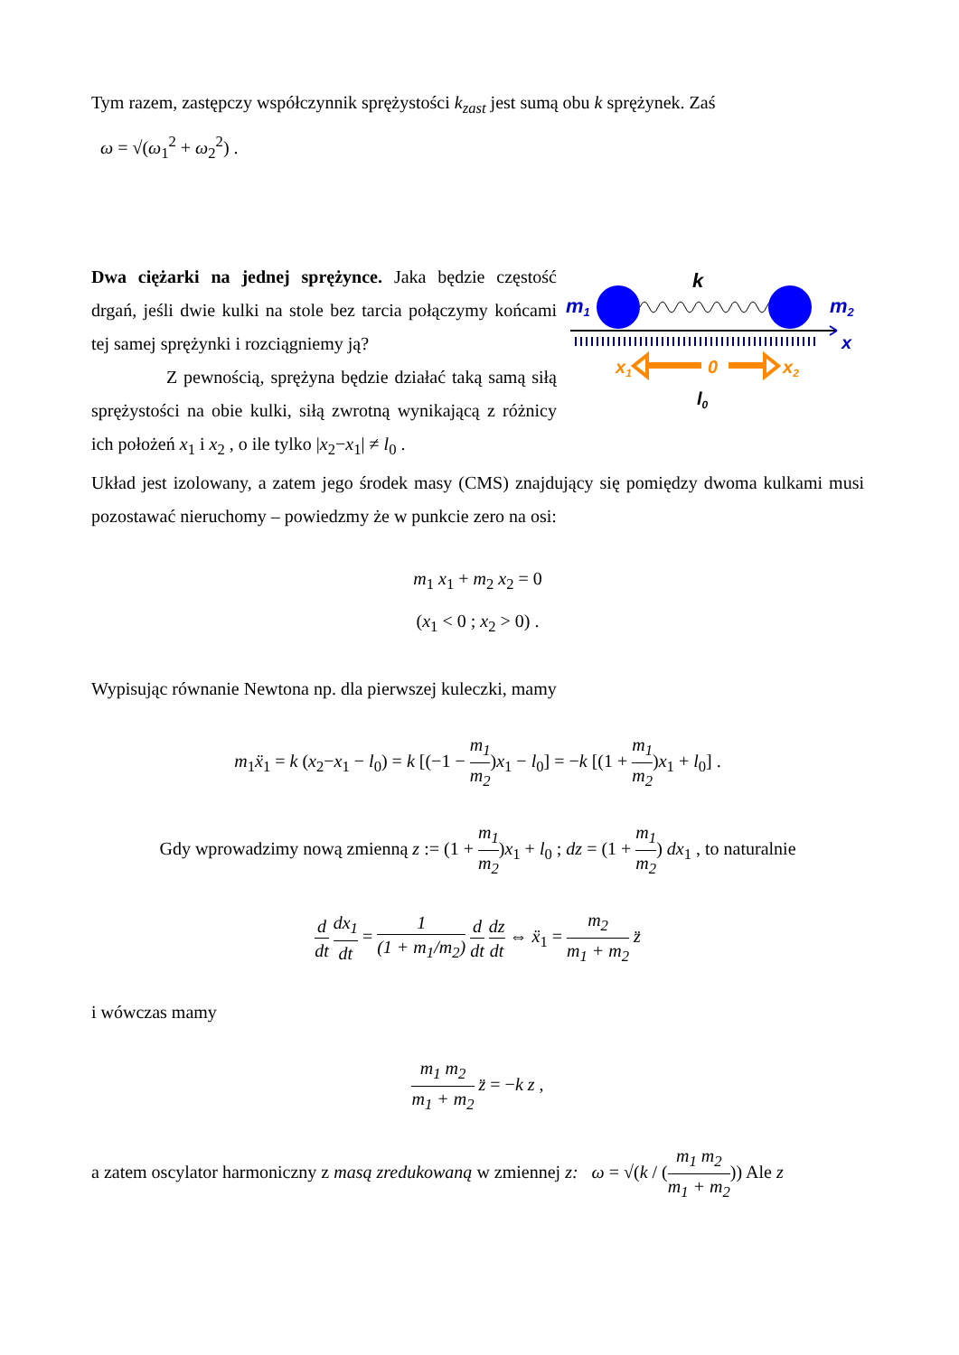Tym razem, zastępczy współczynnik sprężystości k<sub>zast</sub> jest sumą obu k sprężynek. Zaś
ω = √(ω<sub>1</sub><sup>2</sup> + ω<sub>2</sub><sup>2</sup>) .
m1
k
m2
x
x1
0
x2
l0
Dwa ciężarki na jednej sprężynce. Jaka będzie częstość drgań, jeśli dwie kulki na stole bez tarcia połączymy końcami tej samej sprężynki i rozciągniemy ją?
Z pewnością, sprężyna będzie działać taką samą siłą sprężystości na obie kulki, siłą zwrotną wynikającą z różnicy ich położeń x<sub>1</sub> i x<sub>2</sub> , o ile tylko |x<sub>2</sub>−x<sub>1</sub>| ≠ l<sub>0</sub> .
Układ jest izolowany, a zatem jego środek masy (CMS) znajdujący się pomiędzy dwoma kulkami musi pozostawać nieruchomy – powiedzmy że w punkcie zero na osi:
m<sub>1</sub> x<sub>1</sub> + m<sub>2</sub> x<sub>2</sub> = 0
(x<sub>1</sub> < 0 ; x<sub>2</sub> > 0) .
Wypisując równanie Newtona np. dla pierwszej kuleczki, mamy
m<sub>1</sub>ẍ<sub>1</sub> = k (x<sub>2</sub>−x<sub>1</sub> − l<sub>0</sub>) = k [(−1 − m<sub>1</sub> m<sub>2</sub>)x<sub>1</sub> − l<sub>0</sub>] = −k [(1 + m<sub>1</sub> m<sub>2</sub>)x<sub>1</sub> + l<sub>0</sub>] .
Gdy wprowadzimy nową zmienną z := (1 + m<sub>1</sub> m<sub>2</sub>)x<sub>1</sub> + l<sub>0</sub> ; dz = (1 + m<sub>1</sub> m<sub>2</sub>) dx<sub>1</sub> , to naturalnie
d dt dx<sub>1</sub> dt = 1 (1 + m<sub>1</sub>/m<sub>2</sub>) d dt dz dt ⇔ ẍ<sub>1</sub> = m<sub>2</sub> m<sub>1</sub> + m<sub>2</sub> z̈
i wówczas mamy
m<sub>1</sub> m<sub>2</sub> m<sub>1</sub> + m<sub>2</sub> z̈ = −k z ,
a zatem oscylator harmoniczny z masą zredukowaną w zmiennej z: ω = √(k / (m<sub>1</sub> m<sub>2</sub> m<sub>1</sub> + m<sub>2</sub>)) Ale z